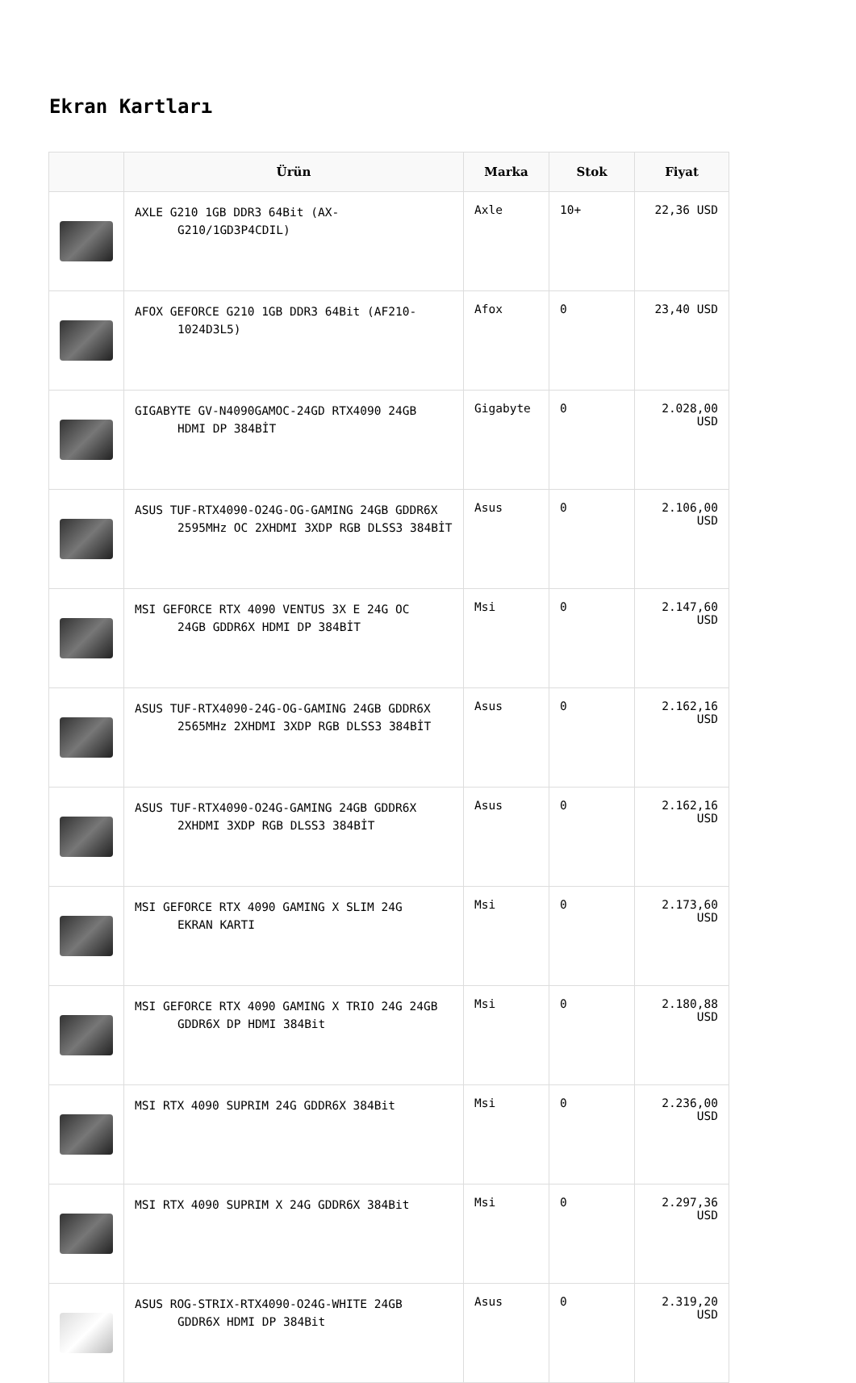Ekran Kartları
| | Ürün | Marka | Stok | Fiyat |
| --- | --- | --- | --- | --- |
| | AXLE G210 1GB DDR3 64Bit (AX- G210/1GD3P4CDIL) | Axle | 10+ | 22,36 USD |
| | AFOX GEFORCE G210 1GB DDR3 64Bit (AF210- 1024D3L5) | Afox | 0 | 23,40 USD |
| | GIGABYTE GV-N4090GAMOC-24GD RTX4090 24GB HDMI DP 384BİT | Gigabyte | 0 | 2.028,00 USD |
| | ASUS TUF-RTX4090-O24G-OG-GAMING 24GB GDDR6X 2595MHz OC 2XHDMI 3XDP RGB DLSS3 384BİT | Asus | 0 | 2.106,00 USD |
| | MSI GEFORCE RTX 4090 VENTUS 3X E 24G OC 24GB GDDR6X HDMI DP 384BİT | Msi | 0 | 2.147,60 USD |
| | ASUS TUF-RTX4090-24G-OG-GAMING 24GB GDDR6X 2565MHz 2XHDMI 3XDP RGB DLSS3 384BİT | Asus | 0 | 2.162,16 USD |
| | ASUS TUF-RTX4090-O24G-GAMING 24GB GDDR6X 2XHDMI 3XDP RGB DLSS3 384BİT | Asus | 0 | 2.162,16 USD |
| | MSI GEFORCE RTX 4090 GAMING X SLIM 24G EKRAN KARTI | Msi | 0 | 2.173,60 USD |
| | MSI GEFORCE RTX 4090 GAMING X TRIO 24G 24GB GDDR6X DP HDMI 384Bit | Msi | 0 | 2.180,88 USD |
| | MSI RTX 4090 SUPRIM 24G GDDR6X 384Bit | Msi | 0 | 2.236,00 USD |
| | MSI RTX 4090 SUPRIM X 24G GDDR6X 384Bit | Msi | 0 | 2.297,36 USD |
| | ASUS ROG-STRIX-RTX4090-O24G-WHITE 24GB GDDR6X HDMI DP 384Bit | Asus | 0 | 2.319,20 USD |